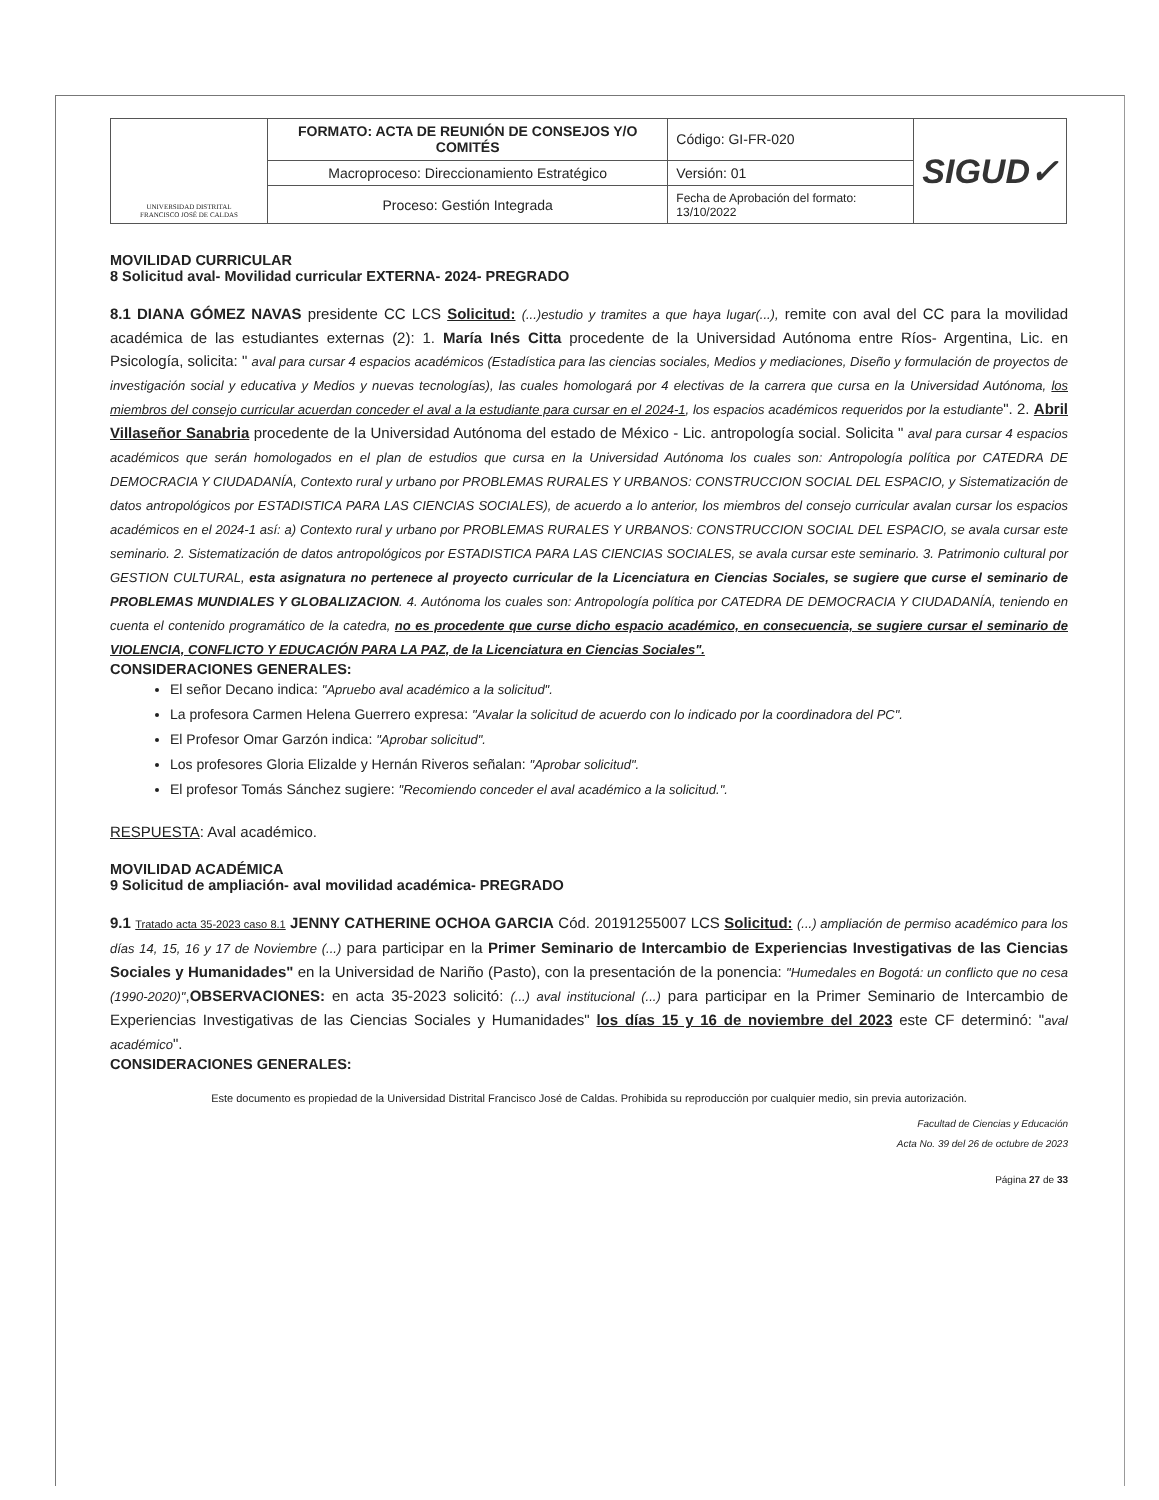| UNIVERSIDAD DISTRITAL FRANCISCO JOSÉ DE CALDAS | FORMATO: ACTA DE REUNIÓN DE CONSEJOS Y/O COMITÉS | Código: GI-FR-020 | SIGUD✓ |
| | Macroproceso: Direccionamiento Estratégico | Versión: 01 | |
| | Proceso: Gestión Integrada | Fecha de Aprobación del formato: 13/10/2022 | |
MOVILIDAD CURRICULAR
8 Solicitud aval- Movilidad curricular EXTERNA- 2024- PREGRADO
8.1 DIANA GÓMEZ NAVAS presidente CC LCS Solicitud: (...)estudio y tramites a que haya lugar(...), remite con aval del CC para la movilidad académica de las estudiantes externas (2): 1. María Inés Citta procedente de la Universidad Autónoma entre Ríos- Argentina, Lic. en Psicología, solicita: " aval para cursar 4 espacios académicos (Estadística para las ciencias sociales, Medios y mediaciones, Diseño y formulación de proyectos de investigación social y educativa y Medios y nuevas tecnologías), las cuales homologará por 4 electivas de la carrera que cursa en la Universidad Autónoma, los miembros del consejo curricular acuerdan conceder el aval a la estudiante para cursar en el 2024-1, los espacios académicos requeridos por la estudiante". 2. Abril Villaseñor Sanabria procedente de la Universidad Autónoma del estado de México - Lic. antropología social. Solicita " aval para cursar 4 espacios académicos que serán homologados en el plan de estudios que cursa en la Universidad Autónoma los cuales son: Antropología política por CATEDRA DE DEMOCRACIA Y CIUDADANÍA, Contexto rural y urbano por PROBLEMAS RURALES Y URBANOS: CONSTRUCCION SOCIAL DEL ESPACIO, y Sistematización de datos antropológicos por ESTADISTICA PARA LAS CIENCIAS SOCIALES), de acuerdo a lo anterior, los miembros del consejo curricular avalan cursar los espacios académicos en el 2024-1 así: a) Contexto rural y urbano por PROBLEMAS RURALES Y URBANOS: CONSTRUCCION SOCIAL DEL ESPACIO, se avala cursar este seminario. 2. Sistematización de datos antropológicos por ESTADISTICA PARA LAS CIENCIAS SOCIALES, se avala cursar este seminario. 3. Patrimonio cultural por GESTION CULTURAL, esta asignatura no pertenece al proyecto curricular de la Licenciatura en Ciencias Sociales, se sugiere que curse el seminario de PROBLEMAS MUNDIALES Y GLOBALIZACION. 4. Autónoma los cuales son: Antropología política por CATEDRA DE DEMOCRACIA Y CIUDADANÍA, teniendo en cuenta el contenido programático de la catedra, no es procedente que curse dicho espacio académico, en consecuencia, se sugiere cursar el seminario de VIOLENCIA, CONFLICTO Y EDUCACIÓN PARA LA PAZ, de la Licenciatura en Ciencias Sociales".
CONSIDERACIONES GENERALES:
El señor Decano indica: "Apruebo aval académico a la solicitud".
La profesora Carmen Helena Guerrero expresa: "Avalar la solicitud de acuerdo con lo indicado por la coordinadora del PC".
El Profesor Omar Garzón indica: "Aprobar solicitud".
Los profesores Gloria Elizalde y Hernán Riveros señalan: "Aprobar solicitud".
El profesor Tomás Sánchez sugiere: "Recomiendo conceder el aval académico a la solicitud.".
RESPUESTA: Aval académico.
MOVILIDAD ACADÉMICA
9 Solicitud de ampliación- aval movilidad académica- PREGRADO
9.1 Tratado acta 35-2023 caso 8.1 JENNY CATHERINE OCHOA GARCIA Cód. 20191255007 LCS Solicitud: (...) ampliación de permiso académico para los días 14, 15, 16 y 17 de Noviembre (...) para participar en la Primer Seminario de Intercambio de Experiencias Investigativas de las Ciencias Sociales y Humanidades" en la Universidad de Nariño (Pasto), con la presentación de la ponencia: "Humedales en Bogotá: un conflicto que no cesa (1990-2020)",OBSERVACIONES: en acta 35-2023 solicitó: (...) aval institucional (...) para participar en la Primer Seminario de Intercambio de Experiencias Investigativas de las Ciencias Sociales y Humanidades" los días 15 y 16 de noviembre del 2023 este CF determinó: "aval académico".
CONSIDERACIONES GENERALES:
Este documento es propiedad de la Universidad Distrital Francisco José de Caldas. Prohibida su reproducción por cualquier medio, sin previa autorización.
Facultad de Ciencias y Educación
Acta No. 39 del 26 de octubre de 2023
Página 27 de 33